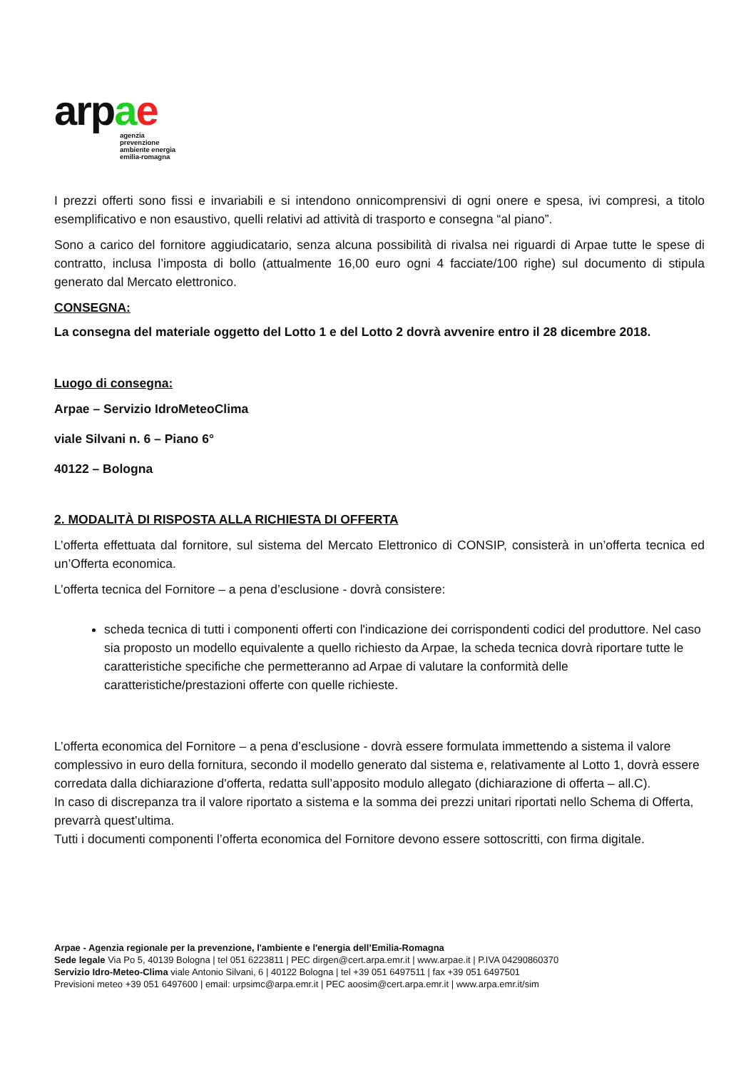arpae
agenzia
prevenzione
ambiente energia
emilia-romagna
I prezzi offerti sono fissi e invariabili e si intendono onnicomprensivi di ogni onere e spesa, ivi compresi, a titolo esemplificativo e non esaustivo, quelli relativi ad attività di trasporto e consegna “al piano”.
Sono a carico del fornitore aggiudicatario, senza alcuna possibilità di rivalsa nei riguardi di Arpae tutte le spese di contratto, inclusa l’imposta di bollo (attualmente 16,00 euro ogni 4 facciate/100 righe) sul documento di stipula generato dal Mercato elettronico.
CONSEGNA:
La consegna del materiale oggetto del Lotto 1 e del Lotto 2 dovrà avvenire entro il 28 dicembre 2018.
Luogo di consegna:
Arpae – Servizio IdroMeteoClima
viale Silvani n. 6 – Piano 6°
40122 – Bologna
2. MODALITÀ DI RISPOSTA ALLA RICHIESTA DI OFFERTA
L’offerta effettuata dal fornitore, sul sistema del Mercato Elettronico di CONSIP, consisterà in un’offerta tecnica ed un’Offerta economica.
L’offerta tecnica del Fornitore – a pena d’esclusione - dovrà consistere:
scheda tecnica di tutti i componenti offerti con l'indicazione dei corrispondenti codici del produttore. Nel caso sia proposto un modello equivalente a quello richiesto da Arpae, la scheda tecnica dovrà riportare tutte le caratteristiche specifiche che permetteranno ad Arpae di valutare la conformità delle caratteristiche/prestazioni offerte con quelle richieste.
L’offerta economica del Fornitore – a pena d’esclusione - dovrà essere formulata immettendo a sistema il valore complessivo in euro della fornitura, secondo il modello generato dal sistema e, relativamente al Lotto 1, dovrà essere corredata dalla dichiarazione d'offerta, redatta sull’apposito modulo allegato (dichiarazione di offerta – all.C).
In caso di discrepanza tra il valore riportato a sistema e la somma dei prezzi unitari riportati nello Schema di Offerta, prevarrà quest’ultima.
Tutti i documenti componenti l’offerta economica del Fornitore devono essere sottoscritti, con firma digitale.
Arpae - Agenzia regionale per la prevenzione, l'ambiente e l'energia dell’Emilia-Romagna
Sede legale Via Po 5, 40139 Bologna | tel 051 6223811 | PEC dirgen@cert.arpa.emr.it | www.arpae.it | P.IVA 04290860370
Servizio Idro-Meteo-Clima viale Antonio Silvani, 6 | 40122 Bologna | tel +39 051 6497511 | fax +39 051 6497501
Previsioni meteo +39 051 6497600 | email: urpsimc@arpa.emr.it | PEC aoosim@cert.arpa.emr.it | www.arpa.emr.it/sim